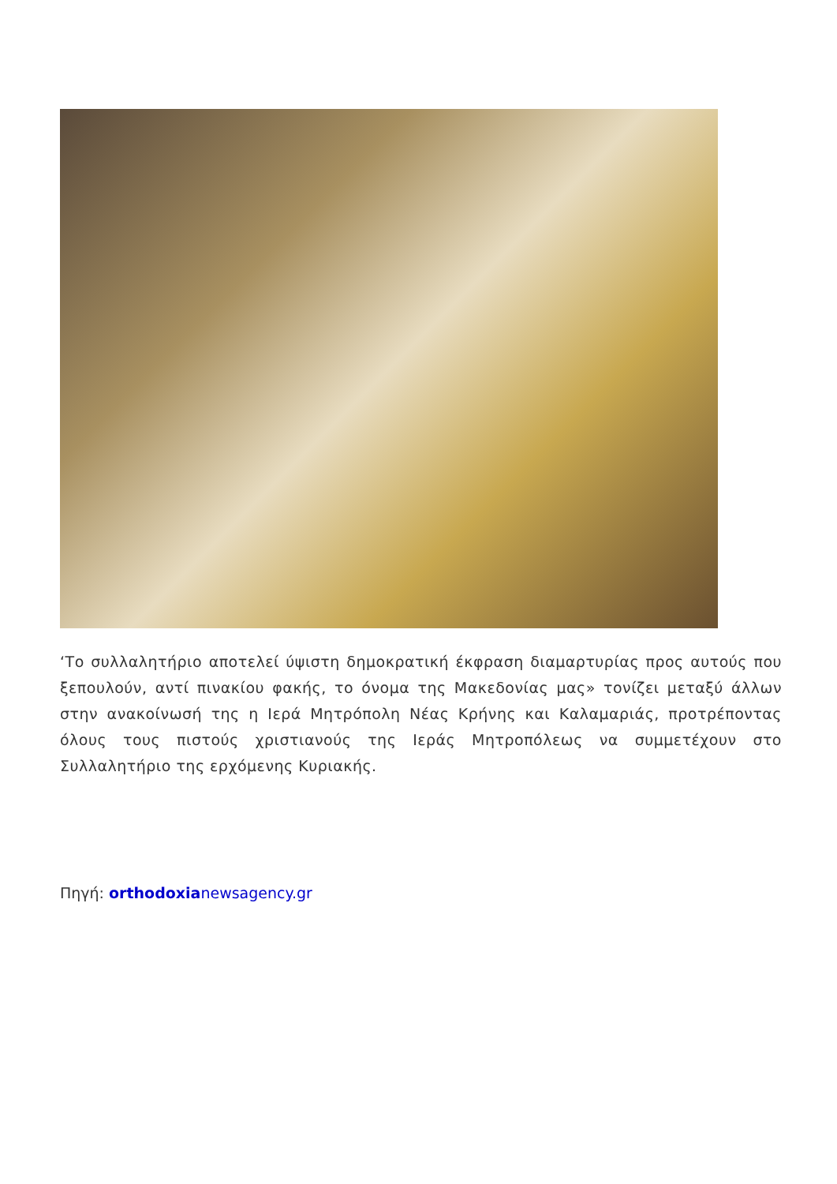‘Το συλλαλητήριο αποτελεί ύψιστη δημοκρατική έκφραση διαμαρτυρίας προς αυτούς που ξεπουλούν, αντί πινακίου φακής, το όνομα της Μακεδονίας μας» τονίζει μεταξύ άλλων στην ανακοίνωσή της η Ιερά Μητρόπολη Νέας Κρήνης και Καλαμαριάς, προτρέποντας όλους τους πιστούς χριστιανούς της Ιεράς Μητροπόλεως να συμμετέχουν στο Συλλαλητήριο της ερχόμενης Κυριακής.
Πηγή: orthodoxianewsagency.gr